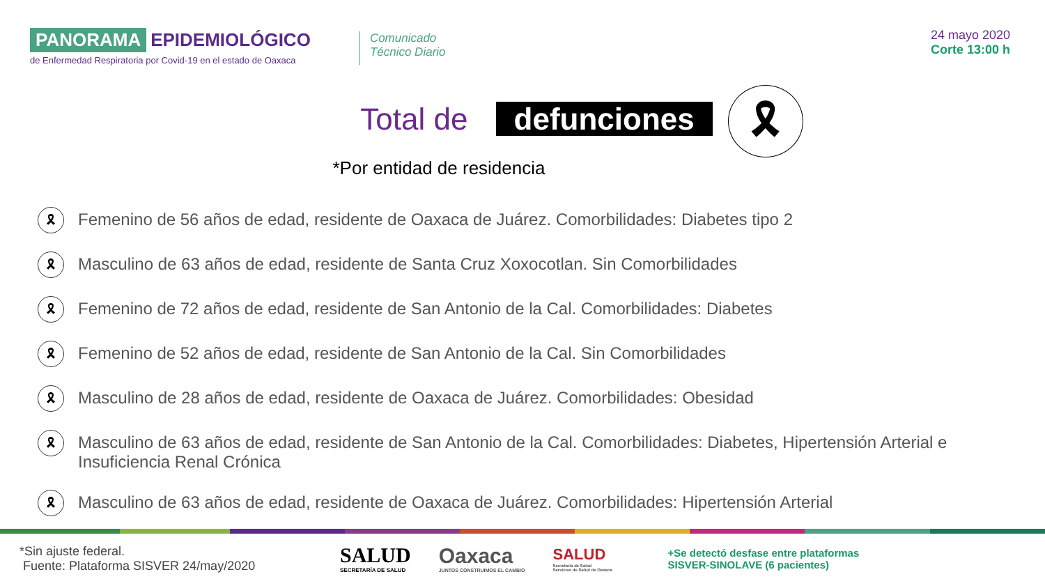PANORAMA EPIDEMIOLÓGICO
de Enfermedad Respiratoria por Covid-19 en el estado de Oaxaca
Comunicado
Técnico Diario
24 mayo 2020
Corte 13:00 h
Total de defunciones 🎗
*Por entidad de residencia
🎗
Femenino de 56 años de edad, residente de Oaxaca de Juárez. Comorbilidades: Diabetes tipo 2
🎗
Masculino de 63 años de edad, residente de Santa Cruz Xoxocotlan. Sin Comorbilidades
🎗
Femenino de 72 años de edad, residente de San Antonio de la Cal. Comorbilidades: Diabetes
🎗
Femenino de 52 años de edad, residente de San Antonio de la Cal. Sin Comorbilidades
🎗
Masculino de 28 años de edad, residente de Oaxaca de Juárez. Comorbilidades: Obesidad
🎗
Masculino de 63 años de edad, residente de San Antonio de la Cal. Comorbilidades: Diabetes, Hipertensión Arterial e Insuficiencia Renal Crónica
🎗
Masculino de 63 años de edad, residente de Oaxaca de Juárez. Comorbilidades: Hipertensión Arterial
*Sin ajuste federal.
Fuente: Plataforma SISVER 24/may/2020
SALUD
SECRETARÍA DE SALUD
Oaxaca
JUNTOS CONSTRUIMOS EL CAMBIO
SALUD
Secretaría de Salud
Servicios de Salud de Oaxaca
+Se detectó desfase entre plataformas
SISVER-SINOLAVE (6 pacientes)